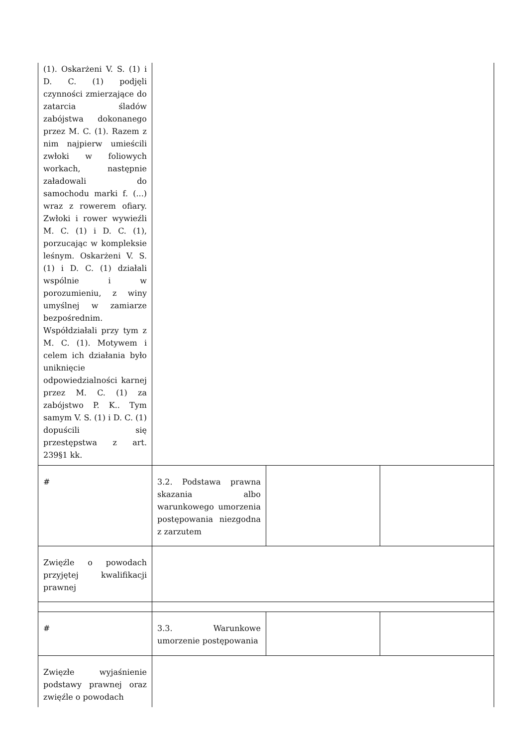| (1). Oskarżeni V. S. (1) i D. C. (1) podjęli czynności zmierzające do zatarcia śladów zabójstwa dokonanego przez M. C. (1). Razem z nim najpierw umieścili zwłoki w foliowych workach, następnie załadowali do samochodu marki f. (...) wraz z rowerem ofiary. Zwłoki i rower wywieźli M. C. (1) i D. C. (1), porzucając w kompleksie leśnym. Oskarżeni V. S. (1) i D. C. (1) działali wspólnie i w porozumieniu, z winy umyślnej w zamiarze bezpośrednim. Współdziałali przy tym z M. C. (1). Motywem i celem ich działania było uniknięcie odpowiedzialności karnej przez M. C. (1) za zabójstwo P. K.. Tym samym V. S. (1) i D. C. (1) dopuścili się przestępstwa z art. 239§1 kk. | | | |
| # | 3.2. Podstawa prawna skazania albo warunkowego umorzenia postępowania niezgodna z zarzutem | | |
| Zwięźle o powodach przyjętej kwalifikacji prawnej | | | |
| # | 3.3. Warunkowe umorzenie postępowania | | |
| Zwięzłe wyjaśnienie podstawy prawnej oraz zwięźle o powodach | | | |